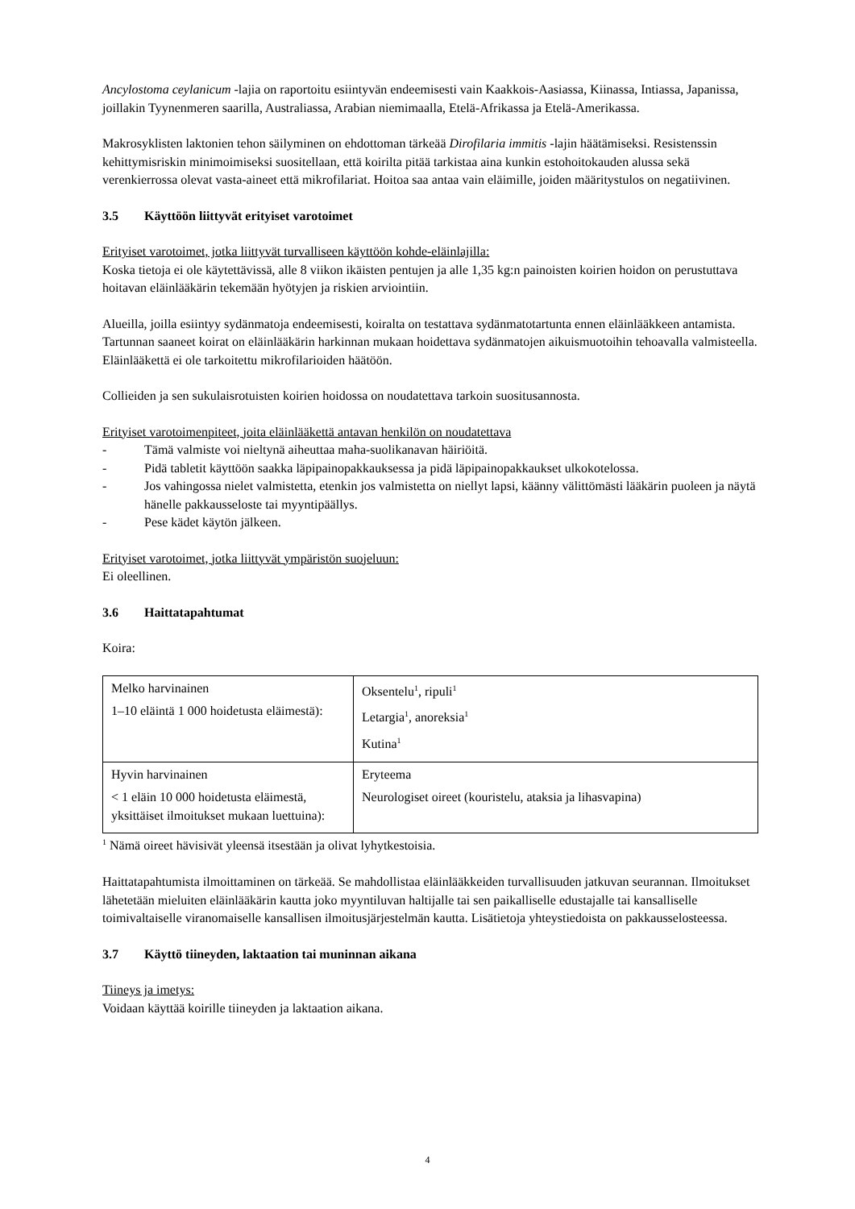Ancylostoma ceylanicum -lajia on raportoitu esiintyvän endeemisesti vain Kaakkois-Aasiassa, Kiinassa, Intiassa, Japanissa, joillakin Tyynenmeren saarilla, Australiassa, Arabian niemimaalla, Etelä-Afrikassa ja Etelä-Amerikassa.
Makrosyklisten laktonien tehon säilyminen on ehdottoman tärkeää Dirofilaria immitis -lajin häätämiseksi. Resistenssin kehittymisriskin minimoimiseksi suositellaan, että koirilta pitää tarkistaa aina kunkin estohoitokauden alussa sekä verenkierrossa olevat vasta-aineet että mikrofilariat. Hoitoa saa antaa vain eläimille, joiden määritystulos on negatiivinen.
3.5 Käyttöön liittyvät erityiset varotoimet
Erityiset varotoimet, jotka liittyvät turvalliseen käyttöön kohde-eläinlajilla:
Koska tietoja ei ole käytettävissä, alle 8 viikon ikäisten pentujen ja alle 1,35 kg:n painoisten koirien hoidon on perustuttava hoitavan eläinlääkärin tekemään hyötyjen ja riskien arviointiin.
Alueilla, joilla esiintyy sydänmatoja endeemisesti, koiralta on testattava sydänmatotartunta ennen eläinlääkkeen antamista. Tartunnan saaneet koirat on eläinlääkärin harkinnan mukaan hoidettava sydänmatojen aikuismuotoihin tehoavalla valmisteella. Eläinlääkettä ei ole tarkoitettu mikrofilarioiden häätöön.
Collieiden ja sen sukulaisrotuisten koirien hoidossa on noudatettava tarkoin suositusannosta.
Erityiset varotoimenpiteet, joita eläinlääkettä antavan henkilön on noudatettava
- Tämä valmiste voi nieltynä aiheuttaa maha-suolikanavan häiriöitä.
- Pidä tabletit käyttöön saakka läpipainopakkauksessa ja pidä läpipainopakkaukset ulkokotelossa.
- Jos vahingossa nielet valmistetta, etenkin jos valmistetta on niellyt lapsi, käänny välittömästi lääkärin puoleen ja näytä hänelle pakkausseloste tai myyntipäällys.
- Pese kädet käytön jälkeen.
Erityiset varotoimet, jotka liittyvät ympäristön suojeluun:
Ei oleellinen.
3.6 Haittatapahtumat
Koira:
| Melko harvinainen 1–10 eläintä 1 000 hoidetusta eläimestä): | Oksentelu<sup>1</sup>, ripuli<sup>1</sup> Letargia<sup>1</sup>, anoreksia<sup>1</sup> Kutina<sup>1</sup> |
| Hyvin harvinainen < 1 eläin 10 000 hoidetusta eläimestä, yksittäiset ilmoitukset mukaan luettuina): | Eryteema Neurologiset oireet (kouristelu, ataksia ja lihasvapina) |
<sup>1</sup> Nämä oireet hävisivät yleensä itsestään ja olivat lyhytkestoisia.
Haittatapahtumista ilmoittaminen on tärkeää. Se mahdollistaa eläinlääkkeiden turvallisuuden jatkuvan seurannan. Ilmoitukset lähetetään mieluiten eläinlääkärin kautta joko myyntiluvan haltijalle tai sen paikalliselle edustajalle tai kansalliselle toimivaltaiselle viranomaiselle kansallisen ilmoitusjärjestelmän kautta. Lisätietoja yhteystiedoista on pakkausselosteessa.
3.7 Käyttö tiineyden, laktaation tai muninnan aikana
Tiineys ja imetys:
Voidaan käyttää koirille tiineyden ja laktaation aikana.
4